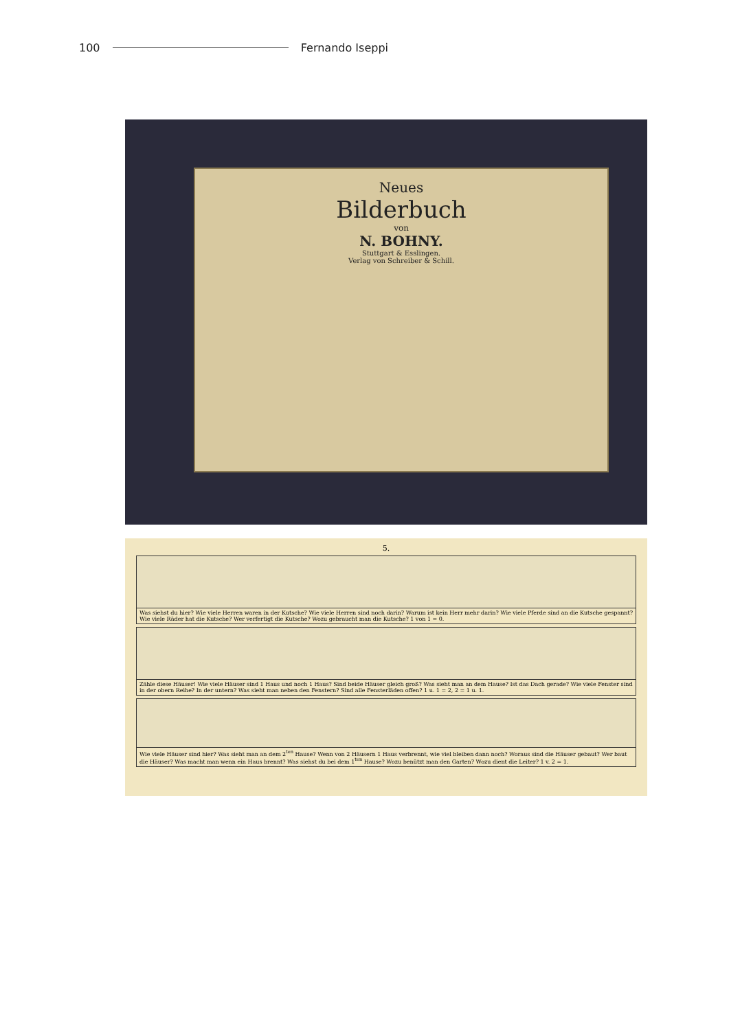100 Fernando Iseppi
Neues
Bilderbuch
von
N. BOHNY.
Stuttgart & Esslingen.
Verlag von Schreiber & Schill.
5.
Was siehst du hier? Wie viele Herren waren in der Kutsche? Wie viele Herren sind noch darin? Warum ist kein Herr mehr darin? Wie viele Pferde sind an die Kutsche gespannt? Wie viele Räder hat die Kutsche? Wer verfertigt die Kutsche? Wozu gebraucht man die Kutsche? 1 von 1 = 0.
Zähle diese Häuser! Wie viele Häuser sind 1 Haus und noch 1 Haus? Sind beide Häuser gleich groß? Was sieht man an dem Hause? Ist das Dach gerade? Wie viele Fenster sind in der obern Reihe? In der untern? Was sieht man neben den Fenstern? Sind alle Fensterläden offen? 1 u. 1 = 2, 2 = 1 u. 1.
Wie viele Häuser sind hier? Was sieht man an dem 2<sup>ten</sup> Hause? Wenn von 2 Häusern 1 Haus verbrennt, wie viel bleiben dann noch? Woraus sind die Häuser gebaut? Wer baut die Häuser? Was macht man wenn ein Haus brennt? Was siehst du bei dem 1<sup>ten</sup> Hause? Wozu benützt man den Garten? Wozu dient die Leiter? 1 v. 2 = 1.